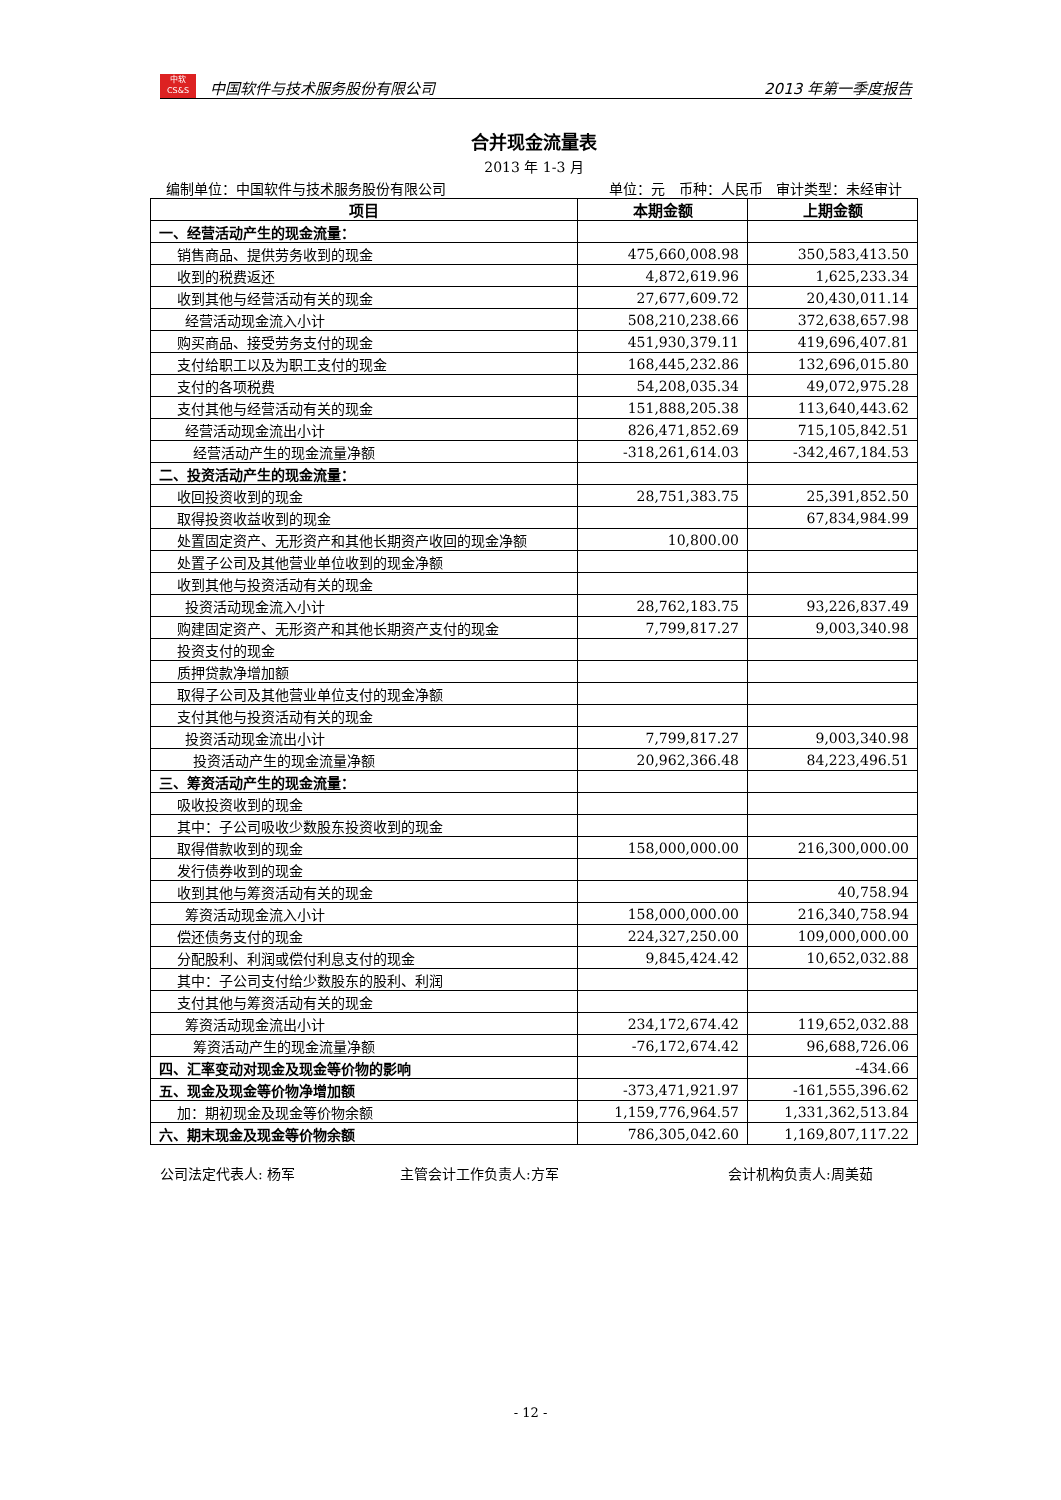中软
CS&S
中国软件与技术服务股份有限公司
2013 年第一季度报告
合并现金流量表
2013 年 1-3 月
编制单位：中国软件与技术服务股份有限公司 单位：元 币种：人民币 审计类型：未经审计
| 项目 | 本期金额 | 上期金额 |
| --- | --- | --- |
| 一、经营活动产生的现金流量： | | |
| 销售商品、提供劳务收到的现金 | 475,660,008.98 | 350,583,413.50 |
| 收到的税费返还 | 4,872,619.96 | 1,625,233.34 |
| 收到其他与经营活动有关的现金 | 27,677,609.72 | 20,430,011.14 |
| 经营活动现金流入小计 | 508,210,238.66 | 372,638,657.98 |
| 购买商品、接受劳务支付的现金 | 451,930,379.11 | 419,696,407.81 |
| 支付给职工以及为职工支付的现金 | 168,445,232.86 | 132,696,015.80 |
| 支付的各项税费 | 54,208,035.34 | 49,072,975.28 |
| 支付其他与经营活动有关的现金 | 151,888,205.38 | 113,640,443.62 |
| 经营活动现金流出小计 | 826,471,852.69 | 715,105,842.51 |
| 经营活动产生的现金流量净额 | -318,261,614.03 | -342,467,184.53 |
| 二、投资活动产生的现金流量： | | |
| 收回投资收到的现金 | 28,751,383.75 | 25,391,852.50 |
| 取得投资收益收到的现金 | | 67,834,984.99 |
| 处置固定资产、无形资产和其他长期资产收回的现金净额 | 10,800.00 | |
| 处置子公司及其他营业单位收到的现金净额 | | |
| 收到其他与投资活动有关的现金 | | |
| 投资活动现金流入小计 | 28,762,183.75 | 93,226,837.49 |
| 购建固定资产、无形资产和其他长期资产支付的现金 | 7,799,817.27 | 9,003,340.98 |
| 投资支付的现金 | | |
| 质押贷款净增加额 | | |
| 取得子公司及其他营业单位支付的现金净额 | | |
| 支付其他与投资活动有关的现金 | | |
| 投资活动现金流出小计 | 7,799,817.27 | 9,003,340.98 |
| 投资活动产生的现金流量净额 | 20,962,366.48 | 84,223,496.51 |
| 三、筹资活动产生的现金流量： | | |
| 吸收投资收到的现金 | | |
| 其中：子公司吸收少数股东投资收到的现金 | | |
| 取得借款收到的现金 | 158,000,000.00 | 216,300,000.00 |
| 发行债券收到的现金 | | |
| 收到其他与筹资活动有关的现金 | | 40,758.94 |
| 筹资活动现金流入小计 | 158,000,000.00 | 216,340,758.94 |
| 偿还债务支付的现金 | 224,327,250.00 | 109,000,000.00 |
| 分配股利、利润或偿付利息支付的现金 | 9,845,424.42 | 10,652,032.88 |
| 其中：子公司支付给少数股东的股利、利润 | | |
| 支付其他与筹资活动有关的现金 | | |
| 筹资活动现金流出小计 | 234,172,674.42 | 119,652,032.88 |
| 筹资活动产生的现金流量净额 | -76,172,674.42 | 96,688,726.06 |
| 四、汇率变动对现金及现金等价物的影响 | | -434.66 |
| 五、现金及现金等价物净增加额 | -373,471,921.97 | -161,555,396.62 |
| 加：期初现金及现金等价物余额 | 1,159,776,964.57 | 1,331,362,513.84 |
| 六、期末现金及现金等价物余额 | 786,305,042.60 | 1,169,807,117.22 |
公司法定代表人: 杨军 主管会计工作负责人:方军 会计机构负责人:周美茹
- 12 -